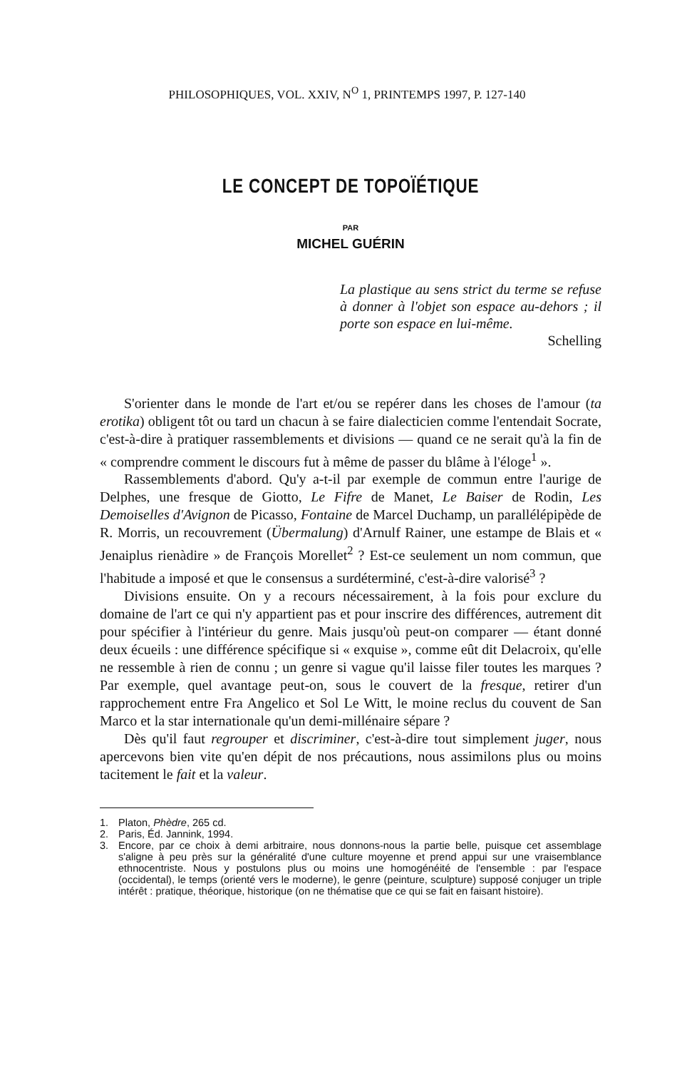PHILOSOPHIQUES, VOL. XXIV, N<sup>O</sup> 1, PRINTEMPS 1997, P. 127-140
LE CONCEPT DE TOPOÏÉTIQUE
PAR
MICHEL GUÉRIN
La plastique au sens strict du terme se refuse à donner à l'objet son espace au-dehors ; il porte son espace en lui-même.
Schelling
S'orienter dans le monde de l'art et/ou se repérer dans les choses de l'amour (ta erotika) obligent tôt ou tard un chacun à se faire dialecticien comme l'entendait Socrate, c'est-à-dire à pratiquer rassemblements et divisions — quand ce ne serait qu'à la fin de « comprendre comment le discours fut à même de passer du blâme à l'éloge<sup>1</sup> ».
Rassemblements d'abord. Qu'y a-t-il par exemple de commun entre l'aurige de Delphes, une fresque de Giotto, Le Fifre de Manet, Le Baiser de Rodin, Les Demoiselles d'Avignon de Picasso, Fontaine de Marcel Duchamp, un parallélépipède de R. Morris, un recouvrement (Übermalung) d'Arnulf Rainer, une estampe de Blais et « Jenaiplus rienàdire » de François Morellet<sup>2</sup> ? Est-ce seulement un nom commun, que l'habitude a imposé et que le consensus a surdéterminé, c'est-à-dire valorisé<sup>3</sup> ?
Divisions ensuite. On y a recours nécessairement, à la fois pour exclure du domaine de l'art ce qui n'y appartient pas et pour inscrire des différences, autrement dit pour spécifier à l'intérieur du genre. Mais jusqu'où peut-on comparer — étant donné deux écueils : une différence spécifique si « exquise », comme eût dit Delacroix, qu'elle ne ressemble à rien de connu ; un genre si vague qu'il laisse filer toutes les marques ? Par exemple, quel avantage peut-on, sous le couvert de la fresque, retirer d'un rapprochement entre Fra Angelico et Sol Le Witt, le moine reclus du couvent de San Marco et la star internationale qu'un demi-millénaire sépare ?
Dès qu'il faut regrouper et discriminer, c'est-à-dire tout simplement juger, nous apercevons bien vite qu'en dépit de nos précautions, nous assimilons plus ou moins tacitement le fait et la valeur.
1. Platon, Phèdre, 265 cd.
2. Paris, Éd. Jannink, 1994.
3. Encore, par ce choix à demi arbitraire, nous donnons-nous la partie belle, puisque cet assemblage s'aligne à peu près sur la généralité d'une culture moyenne et prend appui sur une vraisemblance ethnocentriste. Nous y postulons plus ou moins une homogénéité de l'ensemble : par l'espace (occidental), le temps (orienté vers le moderne), le genre (peinture, sculpture) supposé conjuger un triple intérêt : pratique, théorique, historique (on ne thématise que ce qui se fait en faisant histoire).